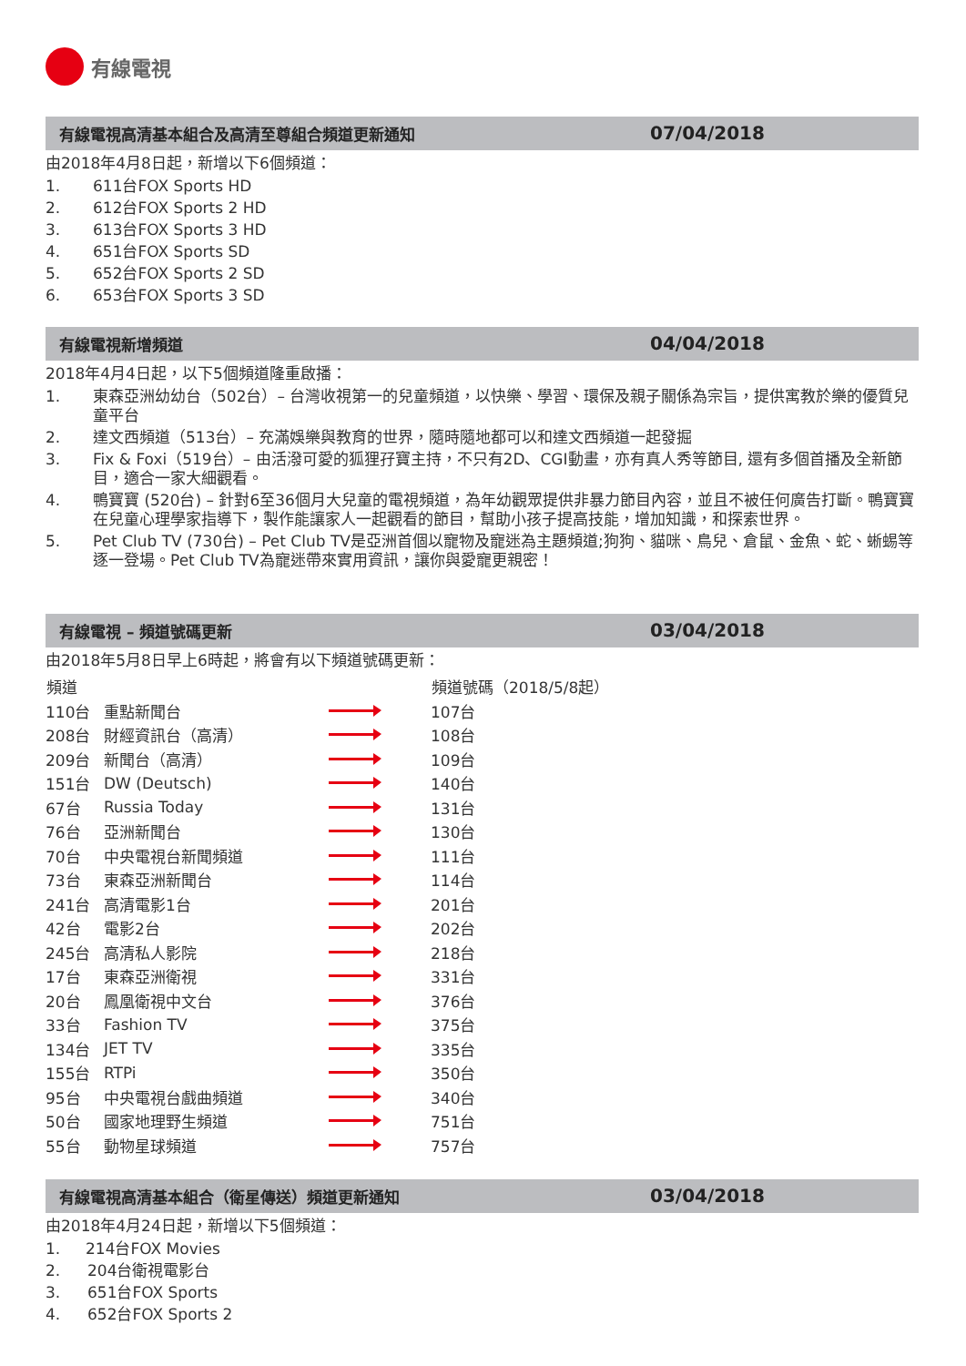有線電視
有線電視高清基本組合及高清至尊組合頻道更新通知 07/04/2018
由2018年4月8日起，新增以下6個頻道：
1. 611台FOX Sports HD
2. 612台FOX Sports 2 HD
3. 613台FOX Sports 3 HD
4. 651台FOX Sports SD
5. 652台FOX Sports 2 SD
6. 653台FOX Sports 3 SD
有線電視新增頻道 04/04/2018
2018年4月4日起，以下5個頻道隆重啟播：
1. 東森亞洲幼幼台（502台）– 台灣收視第一的兒童頻道，以快樂、學習、環保及親子關係為宗旨，提供寓教於樂的優質兒童平台
2. 達文西頻道（513台）– 充滿娛樂與教育的世界，隨時隨地都可以和達文西頻道一起發掘
3. Fix & Foxi（519台）– 由活潑可愛的狐狸孖寶主持，不只有2D、CGI動畫，亦有真人秀等節目, 還有多個首播及全新節目，適合一家大細觀看。
4. 鴨寶寶 (520台) – 針對6至36個月大兒童的電視頻道，為年幼觀眾提供非暴力節目內容，並且不被任何廣告打斷。鴨寶寶在兒童心理學家指導下，製作能讓家人一起觀看的節目，幫助小孩子提高技能，增加知識，和探索世界。
5. Pet Club TV (730台) – Pet Club TV是亞洲首個以寵物及寵迷為主題頻道;狗狗、貓咪、鳥兒、倉鼠、金魚、蛇、蜥蜴等逐一登場。Pet Club TV為寵迷帶來實用資訊，讓你與愛寵更親密！
有線電視 – 頻道號碼更新 03/04/2018
由2018年5月8日早上6時起，將會有以下頻道號碼更新：
| 頻道 | | | 頻道號碼（2018/5/8起） |
| --- | --- | --- | --- |
| 110台 | 重點新聞台 | | 107台 |
| 208台 | 財經資訊台（高清） | | 108台 |
| 209台 | 新聞台（高清） | | 109台 |
| 151台 | DW (Deutsch) | | 140台 |
| 67台 | Russia Today | | 131台 |
| 76台 | 亞洲新聞台 | | 130台 |
| 70台 | 中央電視台新聞頻道 | | 111台 |
| 73台 | 東森亞洲新聞台 | | 114台 |
| 241台 | 高清電影1台 | | 201台 |
| 42台 | 電影2台 | | 202台 |
| 245台 | 高清私人影院 | | 218台 |
| 17台 | 東森亞洲衛視 | | 331台 |
| 20台 | 鳳凰衛視中文台 | | 376台 |
| 33台 | Fashion TV | | 375台 |
| 134台 | JET TV | | 335台 |
| 155台 | RTPi | | 350台 |
| 95台 | 中央電視台戲曲頻道 | | 340台 |
| 50台 | 國家地理野生頻道 | | 751台 |
| 55台 | 動物星球頻道 | | 757台 |
有線電視高清基本組合（衛星傳送）頻道更新通知 03/04/2018
由2018年4月24日起，新增以下5個頻道：
1. 214台FOX Movies
2. 204台衛視電影台
3. 651台FOX Sports
4. 652台FOX Sports 2